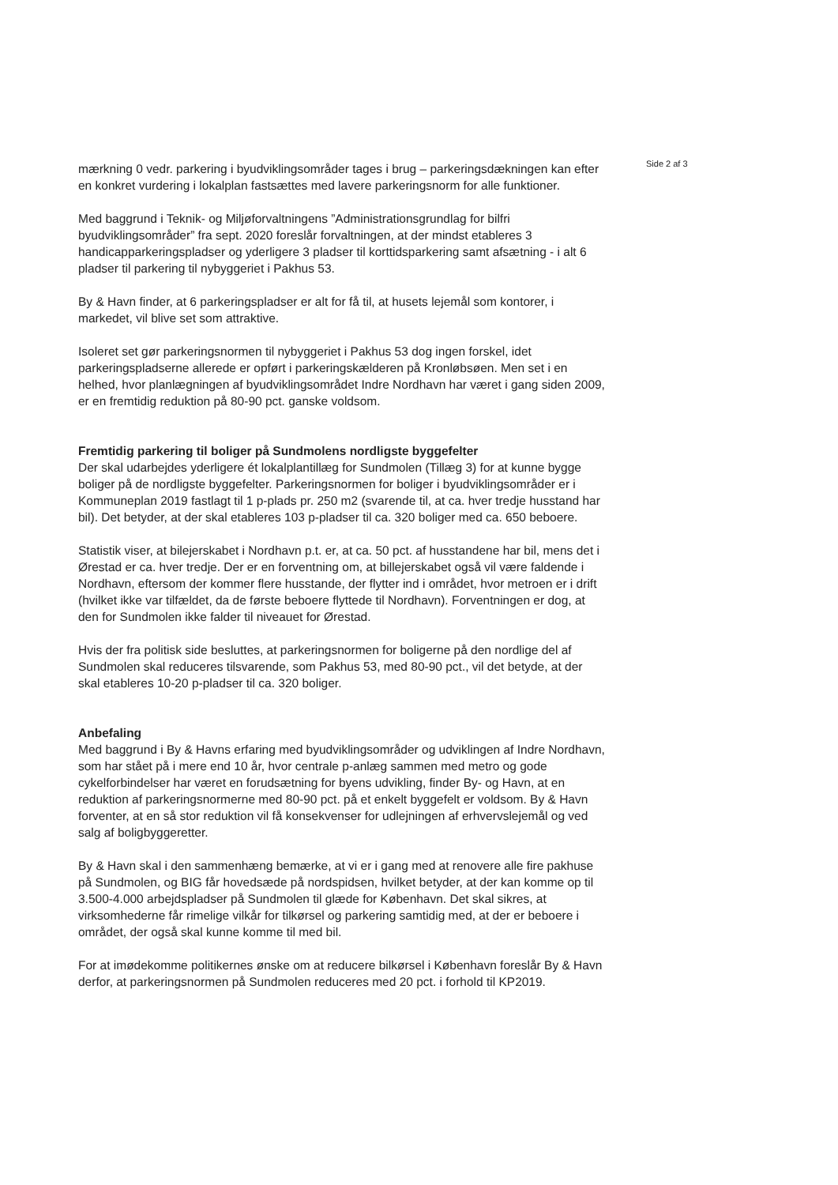Side 2 af 3
mærkning 0 vedr. parkering i byudviklingsområder tages i brug – parkeringsdækningen kan efter en konkret vurdering i lokalplan fastsættes med lavere parkeringsnorm for alle funktioner.
Med baggrund i Teknik- og Miljøforvaltningens ”Administrationsgrundlag for bilfri byudviklingsområder” fra sept. 2020 foreslår forvaltningen, at der mindst etableres 3 handicapparkeringspladser og yderligere 3 pladser til korttidsparkering samt afsætning - i alt 6 pladser til parkering til nybyggeriet i Pakhus 53.
By & Havn finder, at 6 parkeringspladser er alt for få til, at husets lejemål som kontorer, i markedet, vil blive set som attraktive.
Isoleret set gør parkeringsnormen til nybyggeriet i Pakhus 53 dog ingen forskel, idet parkeringspladserne allerede er opført i parkeringskælderen på Kronløbsøen. Men set i en helhed, hvor planlægningen af byudviklingsområdet Indre Nordhavn har været i gang siden 2009, er en fremtidig reduktion på 80-90 pct. ganske voldsom.
Fremtidig parkering til boliger på Sundmolens nordligste byggefelter
Der skal udarbejdes yderligere ét lokalplantillæg for Sundmolen (Tillæg 3) for at kunne bygge boliger på de nordligste byggefelter. Parkeringsnormen for boliger i byudviklingsområder er i Kommuneplan 2019 fastlagt til 1 p-plads pr. 250 m2 (svarende til, at ca. hver tredje husstand har bil). Det betyder, at der skal etableres 103 p-pladser til ca. 320 boliger med ca. 650 beboere.
Statistik viser, at bilejerskabet i Nordhavn p.t. er, at ca. 50 pct. af husstandene har bil, mens det i Ørestad er ca. hver tredje. Der er en forventning om, at billejerskabet også vil være faldende i Nordhavn, eftersom der kommer flere husstande, der flytter ind i området, hvor metroen er i drift (hvilket ikke var tilfældet, da de første beboere flyttede til Nordhavn). Forventningen er dog, at den for Sundmolen ikke falder til niveauet for Ørestad.
Hvis der fra politisk side besluttes, at parkeringsnormen for boligerne på den nordlige del af Sundmolen skal reduceres tilsvarende, som Pakhus 53, med 80-90 pct., vil det betyde, at der skal etableres 10-20 p-pladser til ca. 320 boliger.
Anbefaling
Med baggrund i By & Havns erfaring med byudviklingsområder og udviklingen af Indre Nordhavn, som har stået på i mere end 10 år, hvor centrale p-anlæg sammen med metro og gode cykelforbindelser har været en forudsætning for byens udvikling, finder By- og Havn, at en reduktion af parkeringsnormerne med 80-90 pct. på et enkelt byggefelt er voldsom. By & Havn forventer, at en så stor reduktion vil få konsekvenser for udlejningen af erhvervslejemål og ved salg af boligbyggeretter.
By & Havn skal i den sammenhæng bemærke, at vi er i gang med at renovere alle fire pakhuse på Sundmolen, og BIG får hovedsæde på nordspidsen, hvilket betyder, at der kan komme op til 3.500-4.000 arbejdspladser på Sundmolen til glæde for København. Det skal sikres, at virksomhederne får rimelige vilkår for tilkørsel og parkering samtidig med, at der er beboere i området, der også skal kunne komme til med bil.
For at imødekomme politikernes ønske om at reducere bilkørsel i København foreslår By & Havn derfor, at parkeringsnormen på Sundmolen reduceres med 20 pct. i forhold til KP2019.